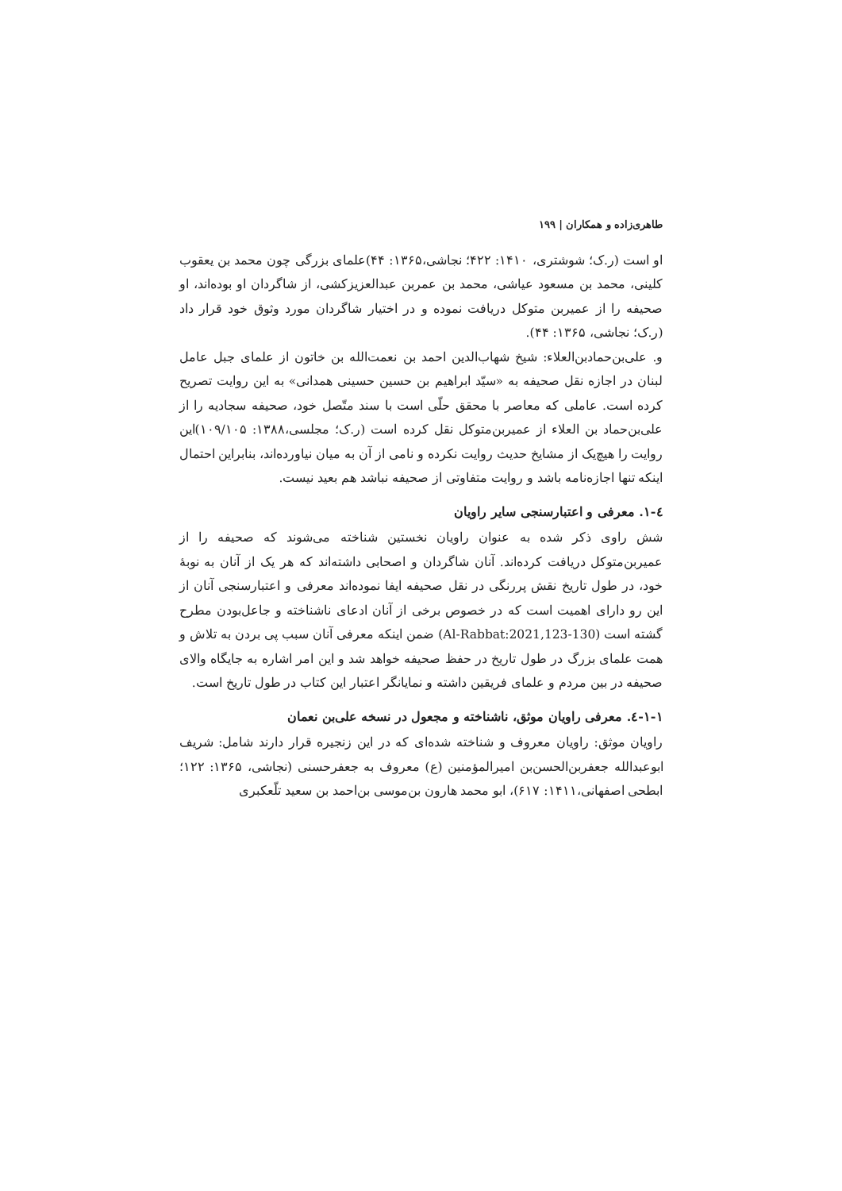طاهری‌زاده و همکاران | ۱۹۹
او است (ر.ک؛ شوشتری، ۱۴۱۰: ۴۲۲؛ نجاشی،۱۳۶۵: ۴۴)علمای بزرگی چون محمد بن یعقوب کلینی، محمد بن مسعود عیاشی، محمد بن عمربن عبدالعزیزکشی، از شاگردان او بوده‌اند، او صحیفه را از عمیربن متوکل دریافت نموده و در اختیار شاگردان مورد وثوق خود قرار داد (ر.ک؛ نجاشی، ۱۳۶۵: ۴۴).
و. علی‌بن‌حمادبن‌العلاء: شیخ شهاب‌الدین احمد بن نعمت‌الله بن خاتون از علمای جبل عامل لبنان در اجازه نقل صحیفه به «سیّد ابراهیم بن حسین حسینی همدانی» به این روایت تصریح کرده است. عاملی که معاصر با محقق حلّی است با سند متّصل خود، صحیفه سجادیه را از علی‌بن‌حماد بن العلاء از عمیربن‌متوکل نقل کرده است (ر.ک؛ مجلسی،۱۳۸۸: ۱۰۹/۱۰۵)این روایت را هیچ‌یک از مشایخ حدیث روایت نکرده و نامی از آن به میان نیاورده‌اند، بنابراین احتمال اینکه تنها اجازه‌نامه باشد و روایت متفاوتی از صحیفه نباشد هم بعید نیست.
٤-١. معرفی و اعتبارسنجی سایر راویان
شش راوی ذکر شده به عنوان راویان نخستین شناخته می‌شوند که صحیفه را از عمیربن‌متوکل دریافت کرده‌اند. آنان شاگردان و اصحابی داشته‌اند که هر یک از آنان به نوبهٔ خود، در طول تاریخ نقش پررنگی در نقل صحیفه ایفا نموده‌اند معرفی و اعتبارسنجی آنان از این رو دارای اهمیت است که در خصوص برخی از آنان ادعای ناشناخته و جاعل‌بودن مطرح گشته است (Al-Rabbat:2021,123-130) ضمن اینکه معرفی آنان سبب پی بردن به تلاش و همت علمای بزرگ در طول تاریخ در حفظ صحیفه خواهد شد و این امر اشاره به جایگاه والای صحیفه در بین مردم و علمای فریقین داشته و نمایانگر اعتبار این کتاب در طول تاریخ است.
١-١-٤. معرفی راویان موثق، ناشناخته و مجعول در نسخه علی‌بن نعمان
راویان موثق: راویان معروف و شناخته شده‌ای که در این زنجیره قرار دارند شامل: شریف ابوعبدالله جعفربن‌الحسن‌بن امیرالمؤمنین (ع) معروف به جعفرحسنی (نجاشی، ۱۳۶۵: ۱۲۲؛ ابطحی اصفهانی،۱۴۱۱: ۶۱۷)، ابو محمد هارون بن‌موسی بن‌احمد بن سعید تلّعکبری